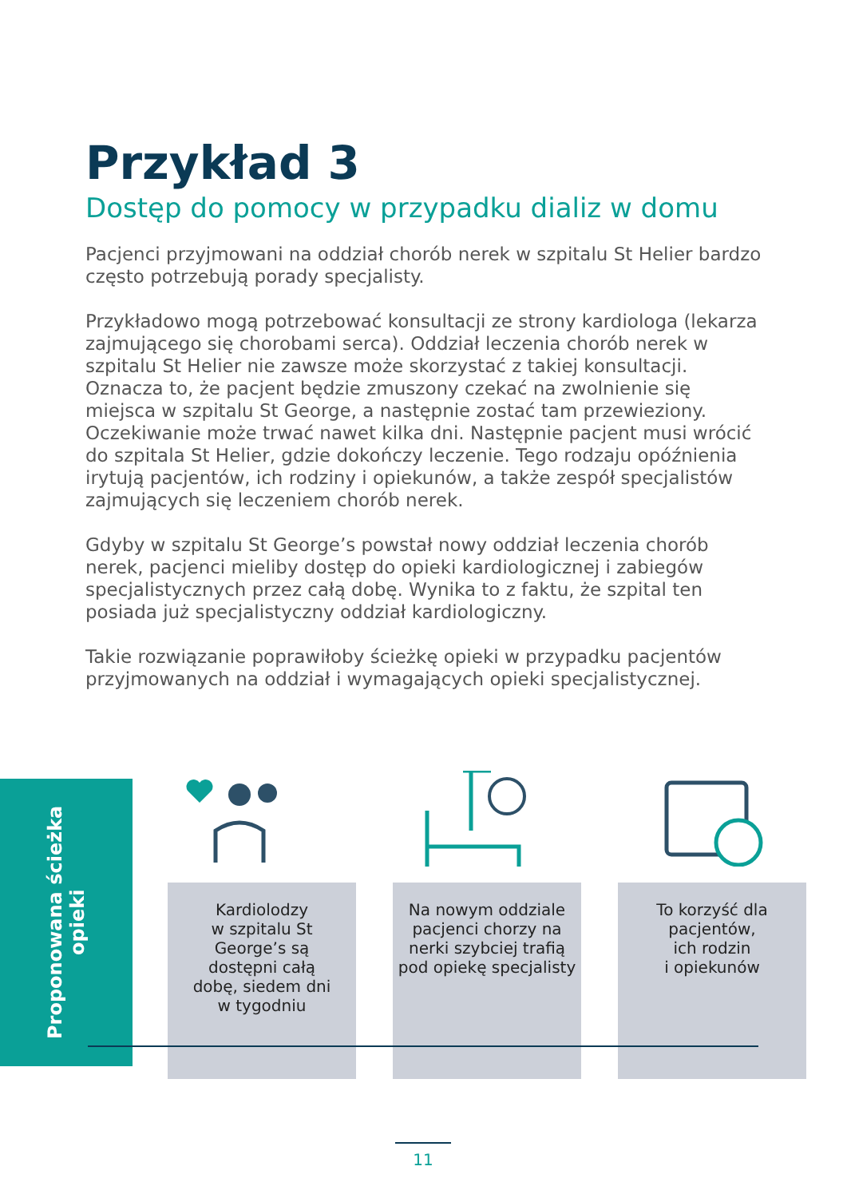Przykład 3
Dostęp do pomocy w przypadku dializ w domu
Pacjenci przyjmowani na oddział chorób nerek w szpitalu St Helier bardzo często potrzebują porady specjalisty.
Przykładowo mogą potrzebować konsultacji ze strony kardiologa (lekarza zajmującego się chorobami serca). Oddział leczenia chorób nerek w szpitalu St Helier nie zawsze może skorzystać z takiej konsultacji. Oznacza to, że pacjent będzie zmuszony czekać na zwolnienie się miejsca w szpitalu St George, a następnie zostać tam przewieziony. Oczekiwanie może trwać nawet kilka dni. Następnie pacjent musi wrócić do szpitala St Helier, gdzie dokończy leczenie. Tego rodzaju opóźnienia irytują pacjentów, ich rodziny i opiekunów, a także zespół specjalistów zajmujących się leczeniem chorób nerek.
Gdyby w szpitalu St George’s powstał nowy oddział leczenia chorób nerek, pacjenci mieliby dostęp do opieki kardiologicznej i zabiegów specjalistycznych przez całą dobę. Wynika to z faktu, że szpital ten posiada już specjalistyczny oddział kardiologiczny.
Takie rozwiązanie poprawiłoby ścieżkę opieki w przypadku pacjentów przyjmowanych na oddział i wymagających opieki specjalistycznej.
Proponowana ścieżka opieki
Kardiolodzy
w szpitalu St
George’s są
dostępni całą
dobę, siedem dni
w tygodniu
Na nowym oddziale
pacjenci chorzy na
nerki szybciej trafią
pod opiekę specjalisty
To korzyść dla
pacjentów,
ich rodzin
i opiekunów
11